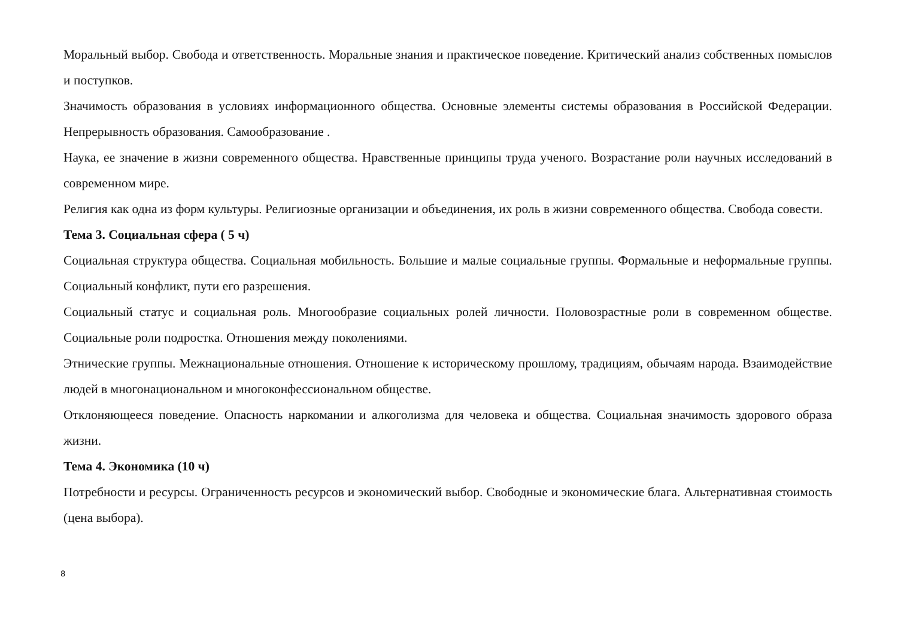Моральный выбор. Свобода и ответственность. Моральные знания и практическое поведение. Критический анализ собственных помыслов и поступков.
Значимость образования в условиях информационного общества. Основные элементы системы образования в Российской Федерации. Непрерывность образования. Самообразование .
Наука, ее значение в жизни современного общества. Нравственные принципы труда ученого. Возрастание роли научных исследований в современном мире.
Религия как одна из форм культуры. Религиозные организации и объединения, их роль в жизни современного общества. Свобода совести.
Тема 3. Социальная сфера ( 5 ч)
Социальная структура общества. Социальная мобильность. Большие и малые социальные группы. Формальные и неформальные группы. Социальный конфликт, пути его разрешения.
Социальный статус и социальная роль. Многообразие социальных ролей личности. Половозрастные роли в современном обществе. Социальные роли подростка. Отношения между поколениями.
Этнические группы. Межнациональные отношения. Отношение к историческому прошлому, традициям, обычаям народа. Взаимодействие людей в многонациональном и многоконфессиональном обществе.
Отклоняющееся поведение. Опасность наркомании и алкоголизма для человека и общества. Социальная значимость здорового образа жизни.
Тема 4. Экономика (10 ч)
Потребности и ресурсы. Ограниченность ресурсов и экономический выбор. Свободные и экономические блага. Альтернативная стоимость (цена выбора).
8